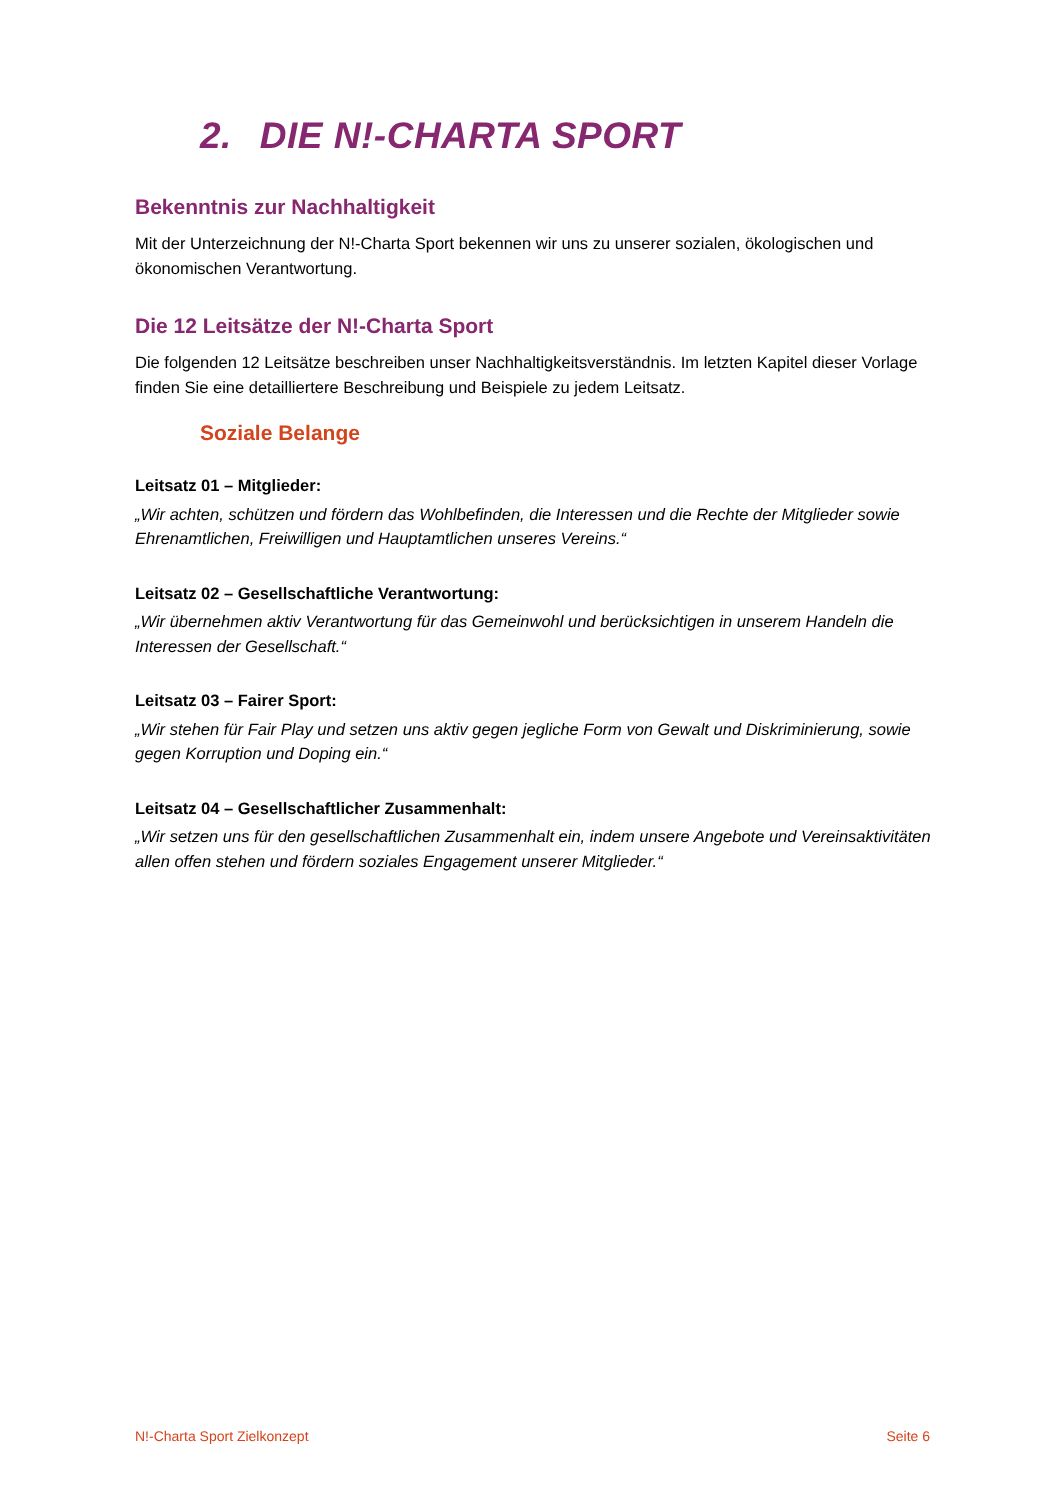2. DIE N!-CHARTA SPORT
Bekenntnis zur Nachhaltigkeit
Mit der Unterzeichnung der N!-Charta Sport bekennen wir uns zu unserer sozialen, ökologischen und ökonomischen Verantwortung.
Die 12 Leitsätze der N!-Charta Sport
Die folgenden 12 Leitsätze beschreiben unser Nachhaltigkeitsverständnis. Im letzten Kapitel dieser Vorlage finden Sie eine detailliertere Beschreibung und Beispiele zu jedem Leitsatz.
Soziale Belange
Leitsatz 01 – Mitglieder:
„Wir achten, schützen und fördern das Wohlbefinden, die Interessen und die Rechte der Mitglieder sowie Ehrenamtlichen, Freiwilligen und Hauptamtlichen unseres Vereins.“
Leitsatz 02 – Gesellschaftliche Verantwortung:
„Wir übernehmen aktiv Verantwortung für das Gemeinwohl und berücksichtigen in unserem Handeln die Interessen der Gesellschaft.“
Leitsatz 03 – Fairer Sport:
„Wir stehen für Fair Play und setzen uns aktiv gegen jegliche Form von Gewalt und Diskriminierung, sowie gegen Korruption und Doping ein.“
Leitsatz 04 – Gesellschaftlicher Zusammenhalt:
„Wir setzen uns für den gesellschaftlichen Zusammenhalt ein, indem unsere Angebote und Vereinsaktivitäten allen offen stehen und fördern soziales Engagement unserer Mitglieder.“
N!-Charta Sport Zielkonzept Seite 6